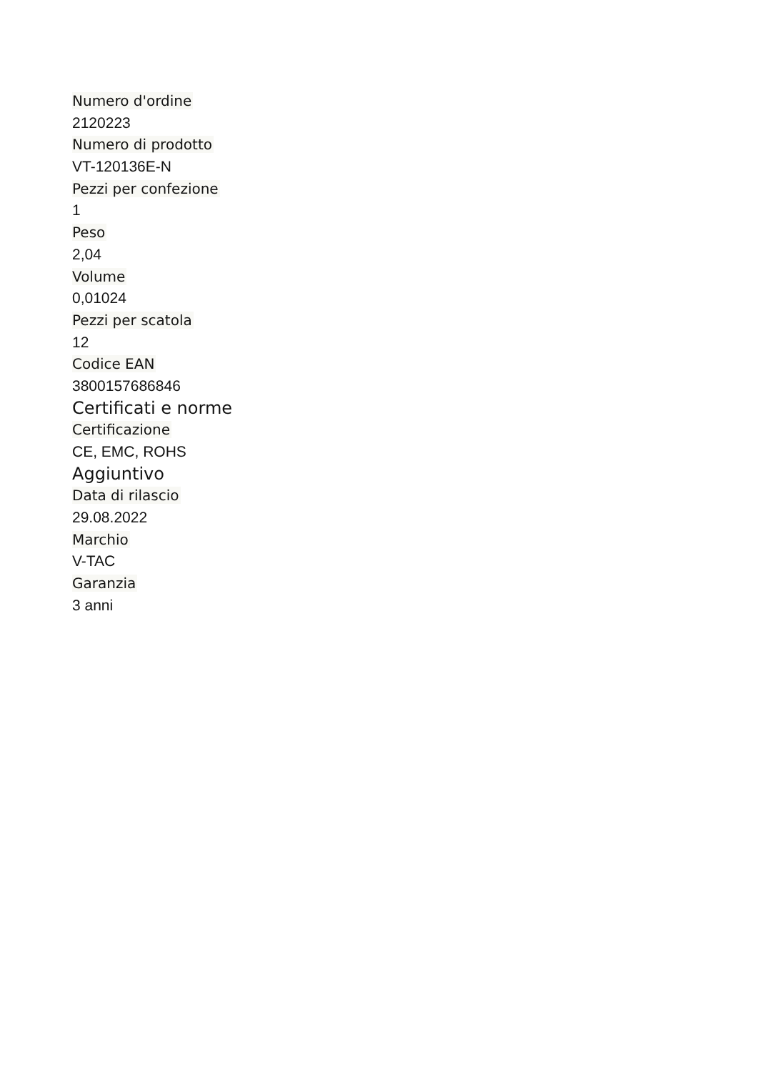Numero d'ordine
2120223
Numero di prodotto
VT-120136E-N
Pezzi per confezione
1
Peso
2,04
Volume
0,01024
Pezzi per scatola
12
Codice EAN
3800157686846
Certificati e norme
Certificazione
CE, EMC, ROHS
Aggiuntivo
Data di rilascio
29.08.2022
Marchio
V-TAC
Garanzia
3 anni